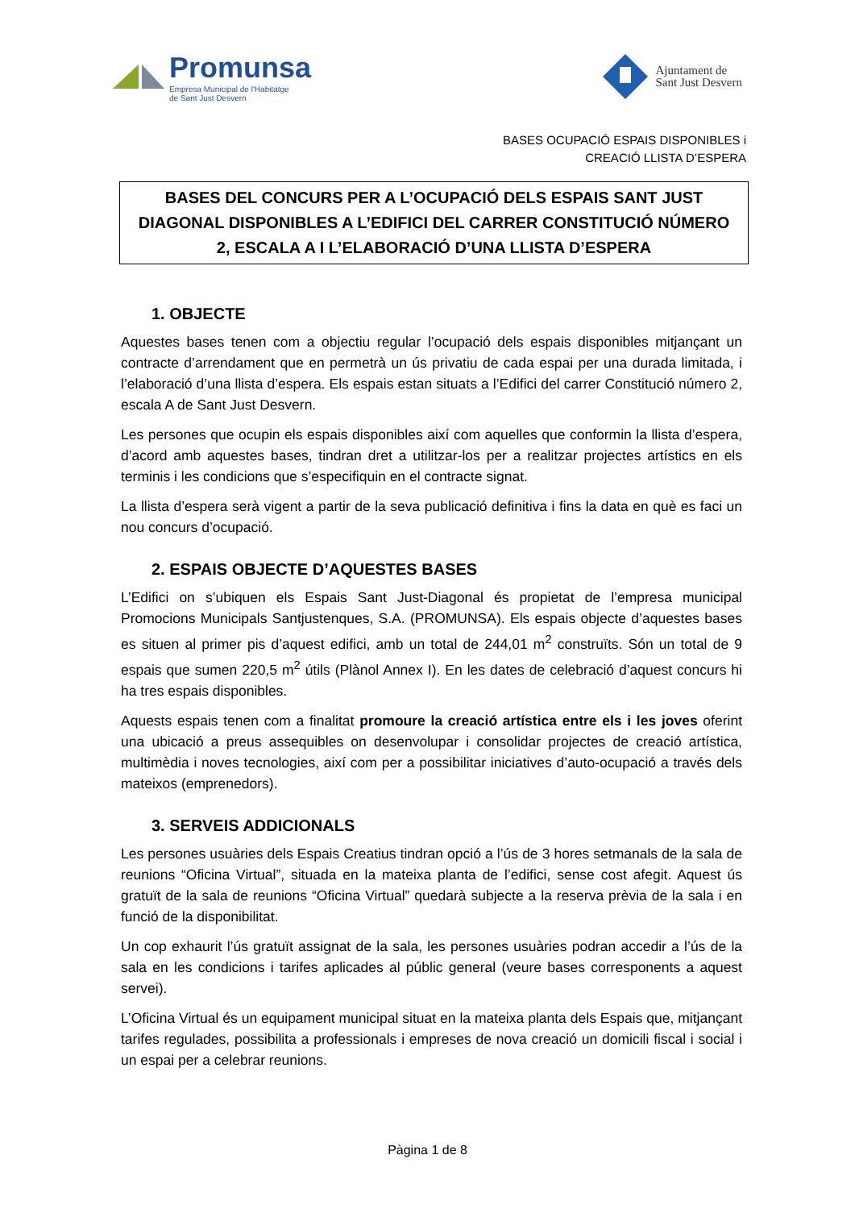Promunsa
Empresa Municipal de l'Habitatge
de Sant Just Desvern
Ajuntament de
Sant Just Desvern
BASES OCUPACIÓ ESPAIS DISPONIBLES i
CREACIÓ LLISTA D’ESPERA
BASES DEL CONCURS PER A L’OCUPACIÓ DELS ESPAIS SANT JUST DIAGONAL DISPONIBLES A L’EDIFICI DEL CARRER CONSTITUCIÓ NÚMERO 2, ESCALA A I L’ELABORACIÓ D’UNA LLISTA D’ESPERA
1. OBJECTE
Aquestes bases tenen com a objectiu regular l’ocupació dels espais disponibles mitjançant un contracte d’arrendament que en permetrà un ús privatiu de cada espai per una durada limitada, i l’elaboració d’una llista d’espera. Els espais estan situats a l’Edifici del carrer Constitució número 2, escala A de Sant Just Desvern.
Les persones que ocupin els espais disponibles així com aquelles que conformin la llista d’espera, d’acord amb aquestes bases, tindran dret a utilitzar-los per a realitzar projectes artístics en els terminis i les condicions que s’especifiquin en el contracte signat.
La llista d’espera serà vigent a partir de la seva publicació definitiva i fins la data en què es faci un nou concurs d’ocupació.
2. ESPAIS OBJECTE D’AQUESTES BASES
L’Edifici on s’ubiquen els Espais Sant Just-Diagonal és propietat de l’empresa municipal Promocions Municipals Santjustenques, S.A. (PROMUNSA). Els espais objecte d’aquestes bases es situen al primer pis d’aquest edifici, amb un total de 244,01 m<sup>2</sup> construïts. Són un total de 9 espais que sumen 220,5 m<sup>2</sup> útils (Plànol Annex I). En les dates de celebració d’aquest concurs hi ha tres espais disponibles.
Aquests espais tenen com a finalitat promoure la creació artística entre els i les joves oferint una ubicació a preus assequibles on desenvolupar i consolidar projectes de creació artística, multimèdia i noves tecnologies, així com per a possibilitar iniciatives d’auto-ocupació a través dels mateixos (emprenedors).
3. SERVEIS ADDICIONALS
Les persones usuàries dels Espais Creatius tindran opció a l’ús de 3 hores setmanals de la sala de reunions “Oficina Virtual”, situada en la mateixa planta de l’edifici, sense cost afegit. Aquest ús gratuït de la sala de reunions “Oficina Virtual” quedarà subjecte a la reserva prèvia de la sala i en funció de la disponibilitat.
Un cop exhaurit l’ús gratuït assignat de la sala, les persones usuàries podran accedir a l’ús de la sala en les condicions i tarifes aplicades al públic general (veure bases corresponents a aquest servei).
L’Oficina Virtual és un equipament municipal situat en la mateixa planta dels Espais que, mitjançant tarifes regulades, possibilita a professionals i empreses de nova creació un domicili fiscal i social i un espai per a celebrar reunions.
Pàgina 1 de 8